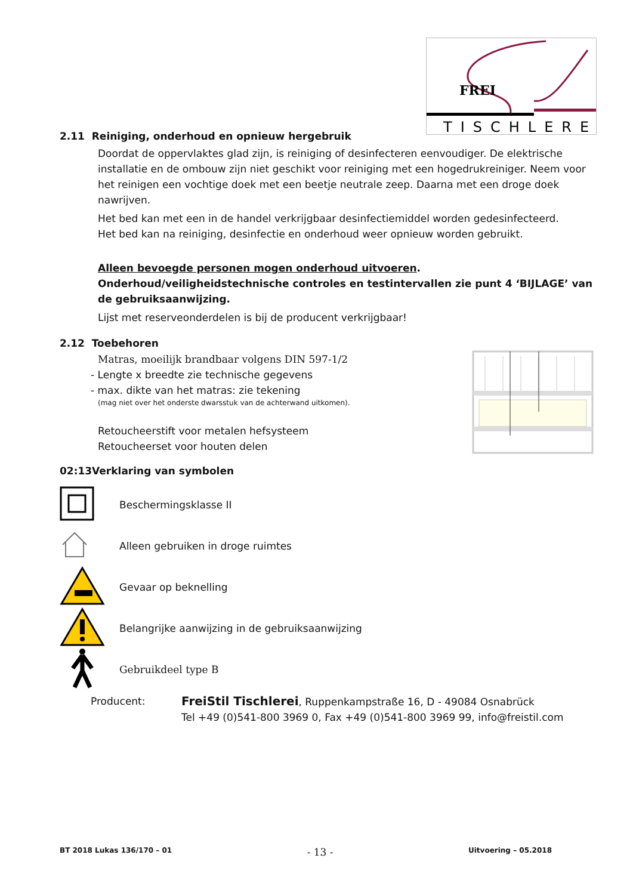FREI
TISCHLEREI
2.11 Reiniging, onderhoud en opnieuw hergebruik
Doordat de oppervlaktes glad zijn, is reiniging of desinfecteren eenvoudiger. De elektrische installatie en de ombouw zijn niet geschikt voor reiniging met een hogedrukreiniger. Neem voor het reinigen een vochtige doek met een beetje neutrale zeep. Daarna met een droge doek nawrijven.
Het bed kan met een in de handel verkrijgbaar desinfectiemiddel worden gedesinfecteerd.
Het bed kan na reiniging, desinfectie en onderhoud weer opnieuw worden gebruikt.
Alleen bevoegde personen mogen onderhoud uitvoeren. Onderhoud/veiligheidstechnische controles en testintervallen zie punt 4 ‘BIJLAGE’ van de gebruiksaanwijzing.
Lijst met reserveonderdelen is bij de producent verkrijgbaar!
2.12 Toebehoren
Matras, moeilijk brandbaar volgens DIN 597-1/2
- Lengte x breedte zie technische gegevens
- max. dikte van het matras: zie tekening
(mag niet over het onderste dwarsstuk van de achterwand uitkomen).
Retoucheerstift voor metalen hefsysteem
Retoucheerset voor houten delen
02:13Verklaring van symbolen
Beschermingsklasse II
Alleen gebruiken in droge ruimtes
Gevaar op beknelling
Belangrijke aanwijzing in de gebruiksaanwijzing
Gebruikdeel type B
Producent:
FreiStil Tischlerei, Ruppenkampstraße 16, D - 49084 Osnabrück
Tel +49 (0)541-800 3969 0, Fax +49 (0)541-800 3969 99, info@freistil.com
BT 2018 Lukas 136/170 – 01 - 13 - Uitvoering – 05.2018